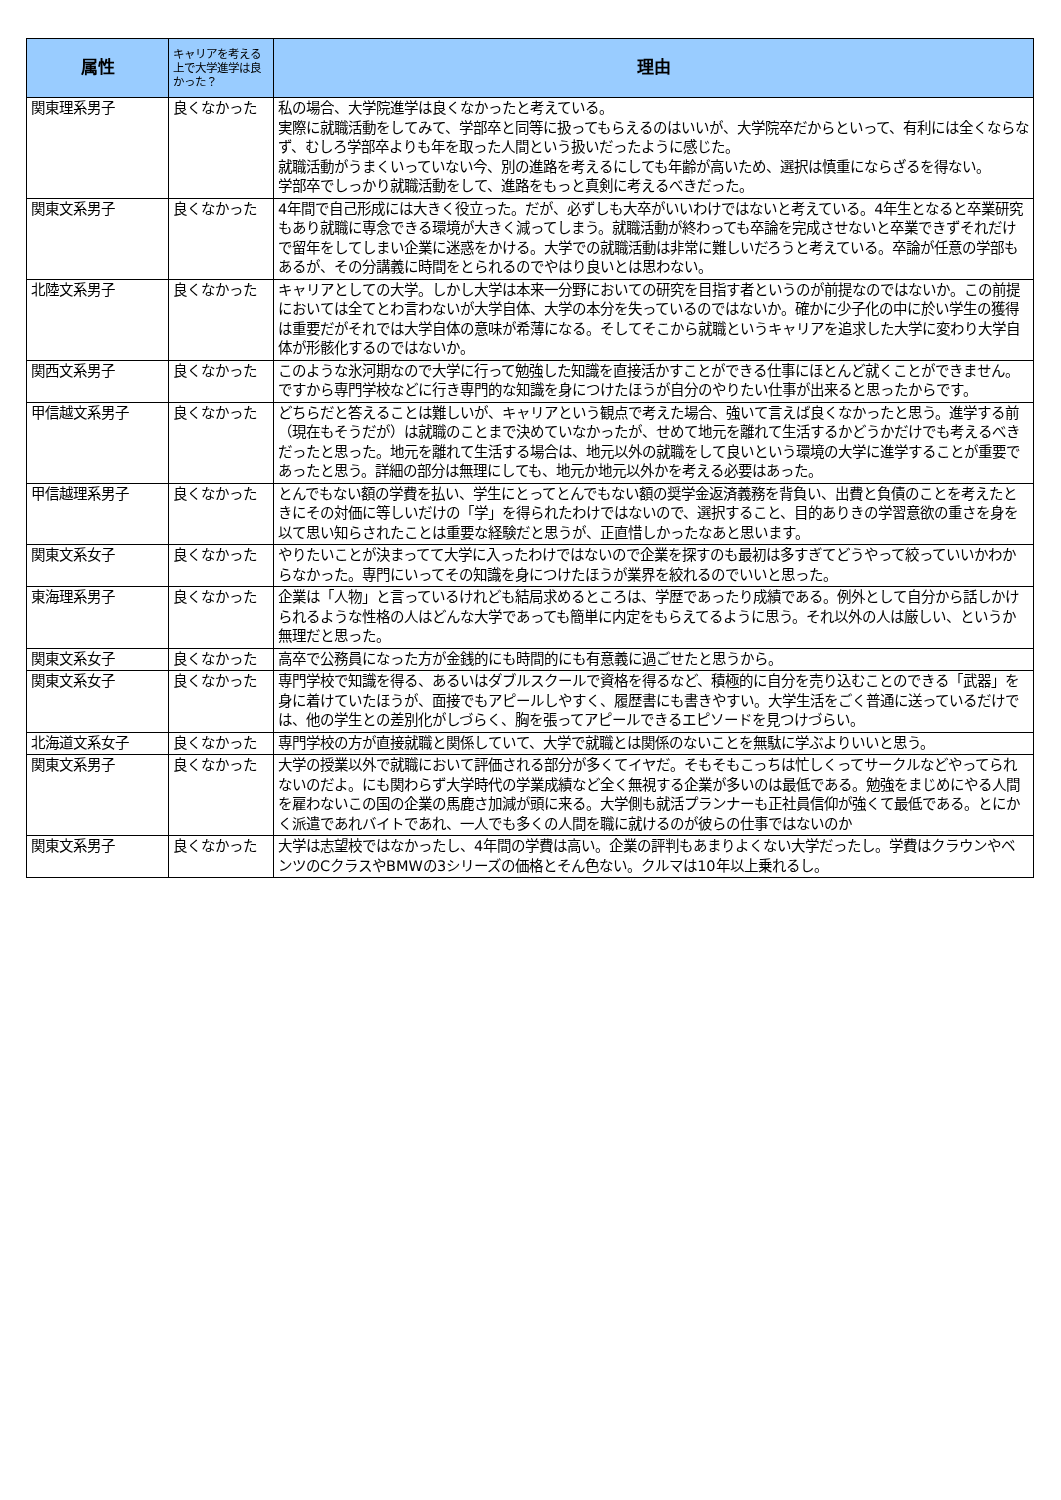| 属性 | キャリアを考える上で大学進学は良かった？ | 理由 |
| --- | --- | --- |
| 関東理系男子 | 良くなかった | 私の場合、大学院進学は良くなかったと考えている。 実際に就職活動をしてみて、学部卒と同等に扱ってもらえるのはいいが、大学院卒だからといって、有利には全くならなず、むしろ学部卒よりも年を取った人間という扱いだったように感じた。 就職活動がうまくいっていない今、別の進路を考えるにしても年齢が高いため、選択は慎重にならざるを得ない。 学部卒でしっかり就職活動をして、進路をもっと真剣に考えるべきだった。 |
| 関東文系男子 | 良くなかった | 4年間で自己形成には大きく役立った。だが、必ずしも大卒がいいわけではないと考えている。4年生となると卒業研究もあり就職に専念できる環境が大きく減ってしまう。就職活動が終わっても卒論を完成させないと卒業できずそれだけで留年をしてしまい企業に迷惑をかける。大学での就職活動は非常に難しいだろうと考えている。卒論が任意の学部もあるが、その分講義に時間をとられるのでやはり良いとは思わない。 |
| 北陸文系男子 | 良くなかった | キャリアとしての大学。しかし大学は本来一分野においての研究を目指す者というのが前提なのではないか。この前提においては全てとわ言わないが大学自体、大学の本分を失っているのではないか。確かに少子化の中に於い学生の獲得は重要だがそれでは大学自体の意味が希薄になる。そしてそこから就職というキャリアを追求した大学に変わり大学自体が形骸化するのではないか。 |
| 関西文系男子 | 良くなかった | このような氷河期なので大学に行って勉強した知識を直接活かすことができる仕事にほとんど就くことができません。ですから専門学校などに行き専門的な知識を身につけたほうが自分のやりたい仕事が出来ると思ったからです。 |
| 甲信越文系男子 | 良くなかった | どちらだと答えることは難しいが、キャリアという観点で考えた場合、強いて言えば良くなかったと思う。進学する前（現在もそうだが）は就職のことまで決めていなかったが、せめて地元を離れて生活するかどうかだけでも考えるべきだったと思った。地元を離れて生活する場合は、地元以外の就職をして良いという環境の大学に進学することが重要であったと思う。詳細の部分は無理にしても、地元か地元以外かを考える必要はあった。 |
| 甲信越理系男子 | 良くなかった | とんでもない額の学費を払い、学生にとってとんでもない額の奨学金返済義務を背負い、出費と負債のことを考えたときにその対価に等しいだけの「学」を得られたわけではないので、選択すること、目的ありきの学習意欲の重さを身を以て思い知らされたことは重要な経験だと思うが、正直惜しかったなあと思います。 |
| 関東文系女子 | 良くなかった | やりたいことが決まってて大学に入ったわけではないので企業を探すのも最初は多すぎてどうやって絞っていいかわからなかった。専門にいってその知識を身につけたほうが業界を絞れるのでいいと思った。 |
| 東海理系男子 | 良くなかった | 企業は「人物」と言っているけれども結局求めるところは、学歴であったり成績である。例外として自分から話しかけられるような性格の人はどんな大学であっても簡単に内定をもらえてるように思う。それ以外の人は厳しい、というか無理だと思った。 |
| 関東文系女子 | 良くなかった | 高卒で公務員になった方が金銭的にも時間的にも有意義に過ごせたと思うから。 |
| 関東文系女子 | 良くなかった | 専門学校で知識を得る、あるいはダブルスクールで資格を得るなど、積極的に自分を売り込むことのできる「武器」を身に着けていたほうが、面接でもアピールしやすく、履歴書にも書きやすい。大学生活をごく普通に送っているだけでは、他の学生との差別化がしづらく、胸を張ってアピールできるエピソードを見つけづらい。 |
| 北海道文系女子 | 良くなかった | 専門学校の方が直接就職と関係していて、大学で就職とは関係のないことを無駄に学ぶよりいいと思う。 |
| 関東文系男子 | 良くなかった | 大学の授業以外で就職において評価される部分が多くてイヤだ。そもそもこっちは忙しくってサークルなどやってられないのだよ。にも関わらず大学時代の学業成績など全く無視する企業が多いのは最低である。勉強をまじめにやる人間を雇わないこの国の企業の馬鹿さ加減が頭に来る。大学側も就活プランナーも正社員信仰が強くて最低である。とにかく派遣であれバイトであれ、一人でも多くの人間を職に就けるのが彼らの仕事ではないのか |
| 関東文系男子 | 良くなかった | 大学は志望校ではなかったし、4年間の学費は高い。企業の評判もあまりよくない大学だったし。学費はクラウンやベンツのCクラスやBMWの3シリーズの価格とそん色ない。クルマは10年以上乗れるし。 |